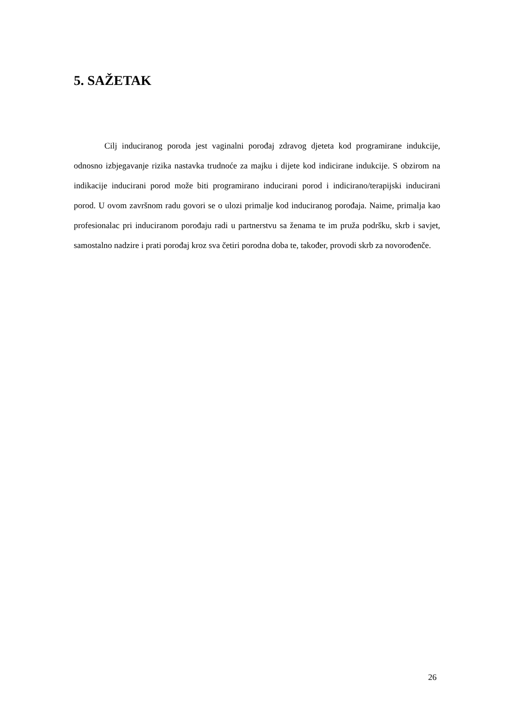5. SAŽETAK
Cilj induciranog poroda jest vaginalni porođaj zdravog djeteta kod programirane indukcije, odnosno izbjegavanje rizika nastavka trudnoće za majku i dijete kod indicirane indukcije. S obzirom na indikacije inducirani porod može biti programirano inducirani porod i indicirano/terapijski inducirani porod. U ovom završnom radu govori se o ulozi primalje kod induciranog porođaja. Naime, primalja kao profesionalac pri induciranom porođaju radi u partnerstvu sa ženama te im pruža podršku, skrb i savjet, samostalno nadzire i prati porođaj kroz sva četiri porodna doba te, također, provodi skrb za novorođenče.
26